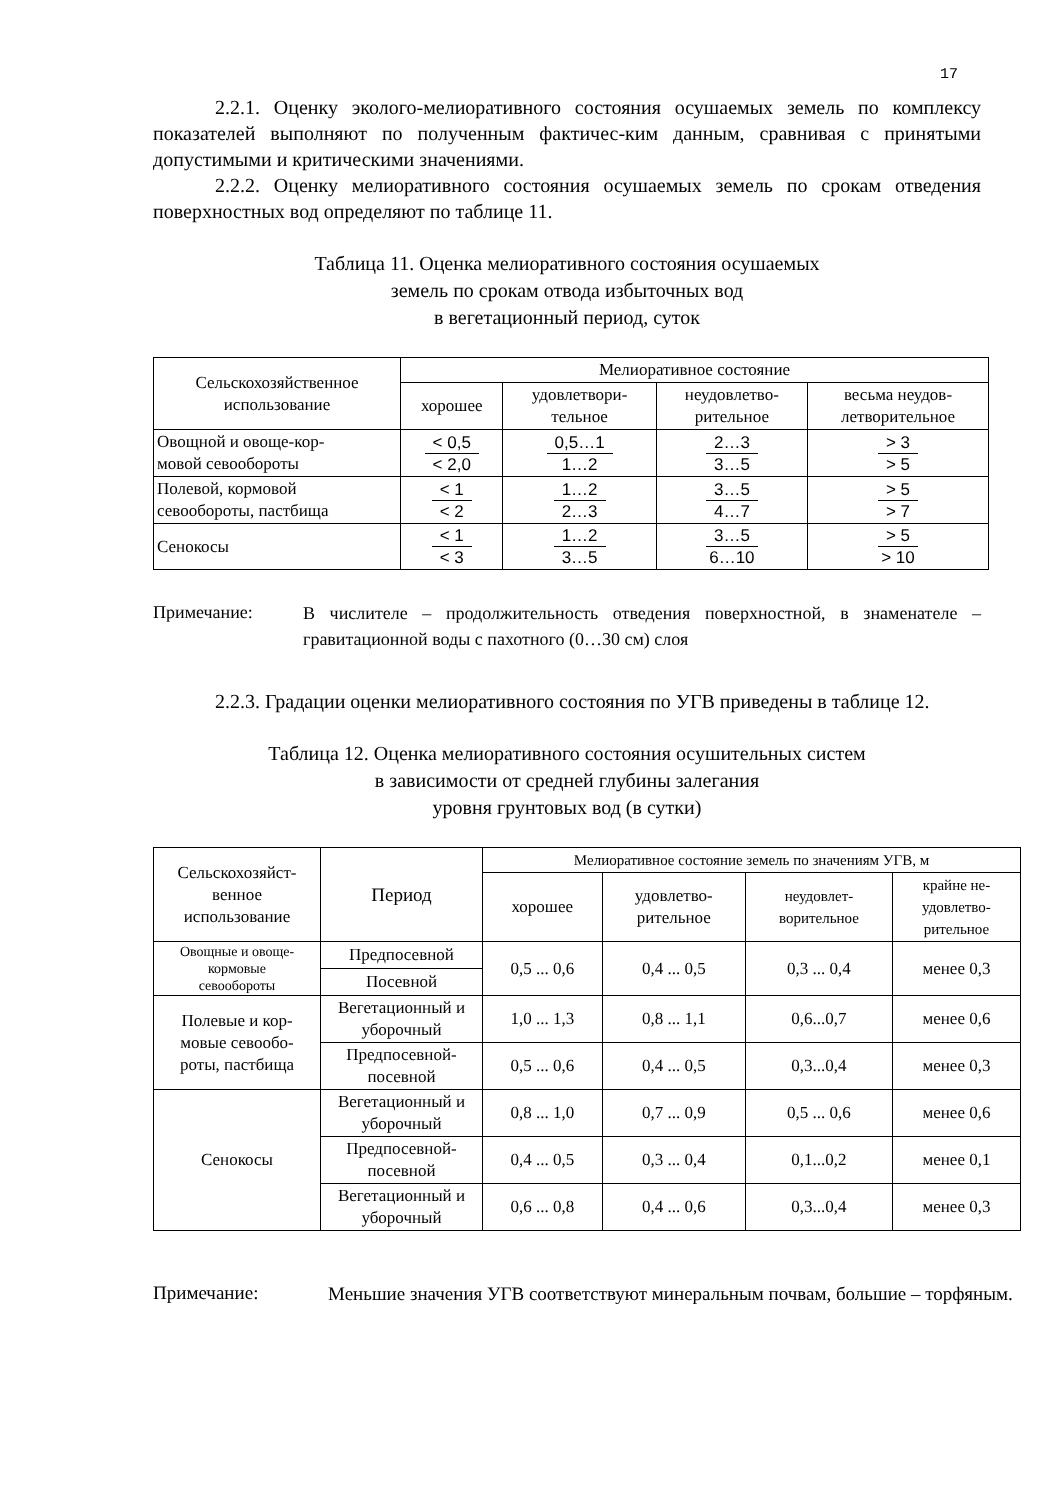17
2.2.1. Оценку эколого-мелиоративного состояния осушаемых земель по комплексу показателей выполняют по полученным фактичес-ким данным, сравнивая с принятыми допустимыми и критическими значениями.
2.2.2. Оценку мелиоративного состояния осушаемых земель по срокам отведения поверхностных вод определяют по таблице 11.
Таблица 11. Оценка мелиоративного состояния осушаемых
земель по срокам отвода избыточных вод
в вегетационный период, суток
| Сельскохозяйственное использование | Мелиоративное состояние | | | |
| --- | --- | --- | --- | --- |
| | хорошее | удовлетвори- тельное | неудовлетво- рительное | весьма неудов- летворительное |
| Овощной и овоще-кор- мовой севообороты | < 0,5 < 2,0 | 0,5…1 1…2 | 2…3 3…5 | > 3 > 5 |
| Полевой, кормовой севообороты, пастбища | < 1 < 2 | 1…2 2…3 | 3…5 4…7 | > 5 > 7 |
| Сенокосы | < 1 < 3 | 1…2 3…5 | 3…5 6…10 | > 5 > 10 |
Примечание:
В числителе – продолжительность отведения поверхностной, в знаменателе – гравитационной воды с пахотного (0…30 см) слоя
2.2.3. Градации оценки мелиоративного состояния по УГВ приведены в таблице 12.
Таблица 12. Оценка мелиоративного состояния осушительных систем
в зависимости от средней глубины залегания
уровня грунтовых вод (в сутки)
| Сельскохозяйст- венное использование | Период | Мелиоративное состояние земель по значениям УГВ, м | | | |
| --- | --- | --- | --- | --- | --- |
| | | хорошее | удовлетво- рительное | неудовлет- ворительное | крайне не- удовлетво- рительное |
| Овощные и овоще- кормовые севообороты | Предпосевной | 0,5 ... 0,6 | 0,4 ... 0,5 | 0,3 ... 0,4 | менее 0,3 |
| | Посевной | | | | |
| Полевые и кор- мовые севообо- роты, пастбища | Вегетационный и уборочный | 1,0 ... 1,3 | 0,8 ... 1,1 | 0,6...0,7 | менее 0,6 |
| | Предпосевной-посевной | 0,5 ... 0,6 | 0,4 ... 0,5 | 0,3...0,4 | менее 0,3 |
| Сенокосы | Вегетационный и уборочный | 0,8 ... 1,0 | 0,7 ... 0,9 | 0,5 ... 0,6 | менее 0,6 |
| | Предпосевной-посевной | 0,4 ... 0,5 | 0,3 ... 0,4 | 0,1...0,2 | менее 0,1 |
| | Вегетационный и уборочный | 0,6 ... 0,8 | 0,4 ... 0,6 | 0,3...0,4 | менее 0,3 |
Примечание:
Меньшие значения УГВ соответствуют минеральным почвам, большие – торфяным.